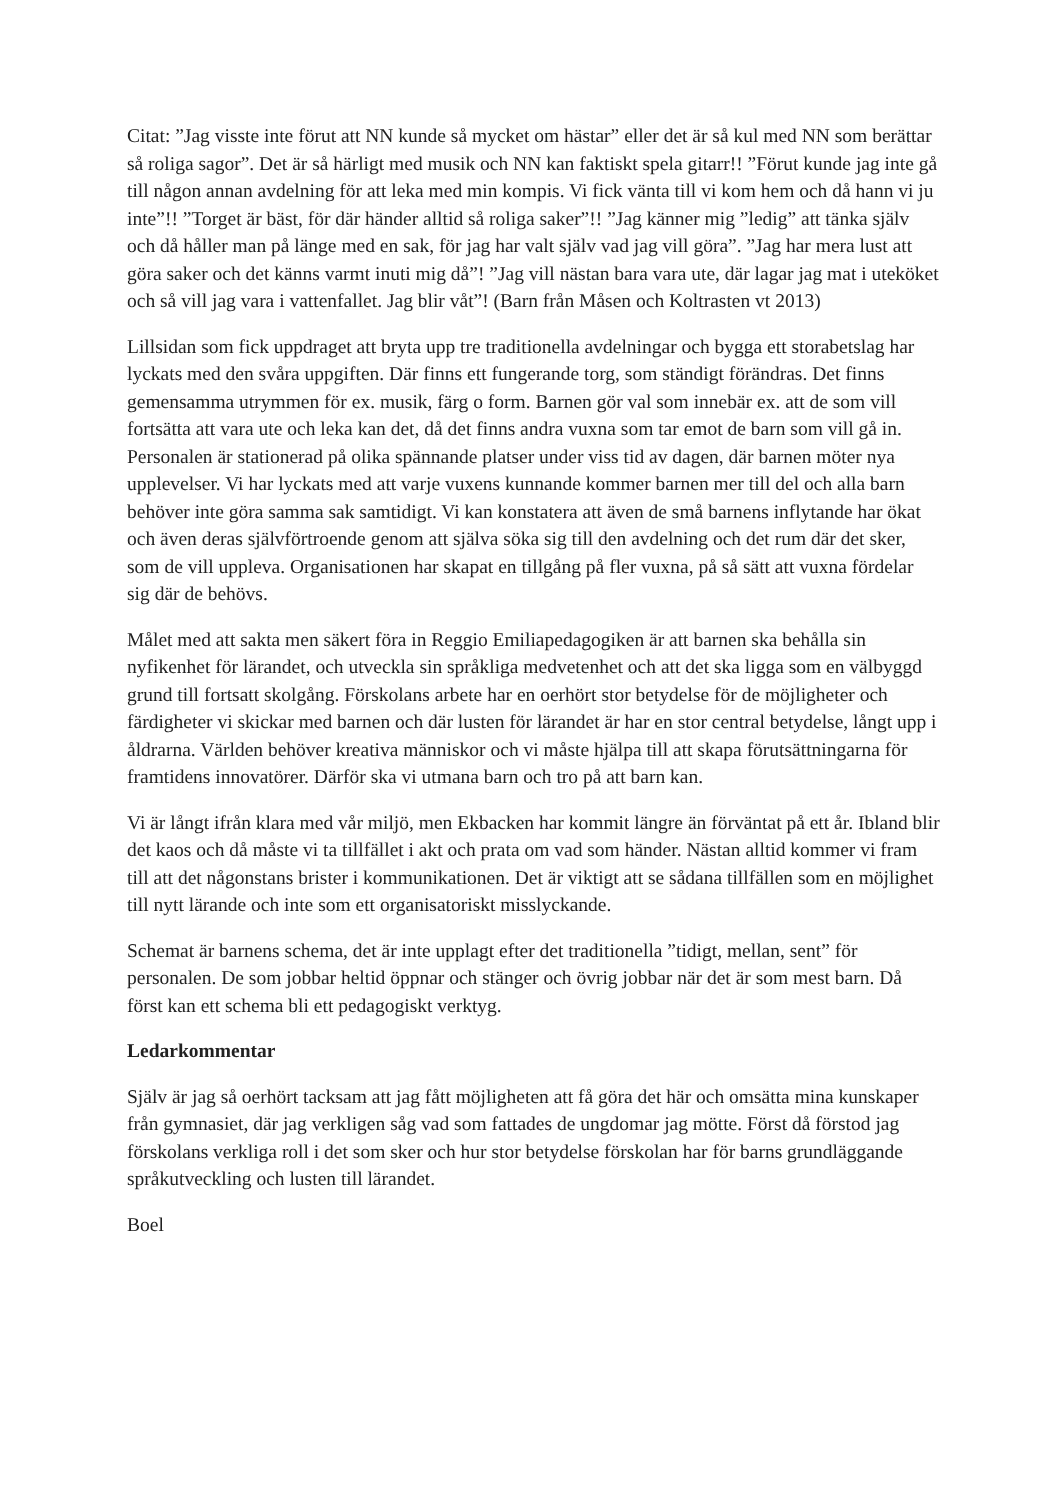Citat: ”Jag visste inte förut att NN kunde så mycket om hästar” eller det är så kul med NN som berättar så roliga sagor”. Det är så härligt med musik och NN kan faktiskt spela gitarr!! ”Förut kunde jag inte gå till någon annan avdelning för att leka med min kompis. Vi fick vänta till vi kom hem och då hann vi ju inte”!! ”Torget är bäst, för där händer alltid så roliga saker”!! ”Jag känner mig ”ledig” att tänka själv och då håller man på länge med en sak, för jag har valt själv vad jag vill göra”. ”Jag har mera lust att göra saker och det känns varmt inuti mig då”! ”Jag vill nästan bara vara ute, där lagar jag mat i uteköket och så vill jag vara i vattenfallet. Jag blir våt”! (Barn från Måsen och Koltrasten vt 2013)
Lillsidan som fick uppdraget att bryta upp tre traditionella avdelningar och bygga ett storabetslag har lyckats med den svåra uppgiften. Där finns ett fungerande torg, som ständigt förändras. Det finns gemensamma utrymmen för ex. musik, färg o form. Barnen gör val som innebär ex. att de som vill fortsätta att vara ute och leka kan det, då det finns andra vuxna som tar emot de barn som vill gå in. Personalen är stationerad på olika spännande platser under viss tid av dagen, där barnen möter nya upplevelser. Vi har lyckats med att varje vuxens kunnande kommer barnen mer till del och alla barn behöver inte göra samma sak samtidigt. Vi kan konstatera att även de små barnens inflytande har ökat och även deras självförtroende genom att själva söka sig till den avdelning och det rum där det sker, som de vill uppleva. Organisationen har skapat en tillgång på fler vuxna, på så sätt att vuxna fördelar sig där de behövs.
Målet med att sakta men säkert föra in Reggio Emiliapedagogiken är att barnen ska behålla sin nyfikenhet för lärandet, och utveckla sin språkliga medvetenhet och att det ska ligga som en välbyggd grund till fortsatt skolgång. Förskolans arbete har en oerhört stor betydelse för de möjligheter och färdigheter vi skickar med barnen och där lusten för lärandet är har en stor central betydelse, långt upp i åldrarna. Världen behöver kreativa människor och vi måste hjälpa till att skapa förutsättningarna för framtidens innovatörer. Därför ska vi utmana barn och tro på att barn kan.
Vi är långt ifrån klara med vår miljö, men Ekbacken har kommit längre än förväntat på ett år. Ibland blir det kaos och då måste vi ta tillfället i akt och prata om vad som händer. Nästan alltid kommer vi fram till att det någonstans brister i kommunikationen. Det är viktigt att se sådana tillfällen som en möjlighet till nytt lärande och inte som ett organisatoriskt misslyckande.
Schemat är barnens schema, det är inte upplagt efter det traditionella ”tidigt, mellan, sent” för personalen. De som jobbar heltid öppnar och stänger och övrig jobbar när det är som mest barn. Då först kan ett schema bli ett pedagogiskt verktyg.
Ledarkommentar
Själv är jag så oerhört tacksam att jag fått möjligheten att få göra det här och omsätta mina kunskaper från gymnasiet, där jag verkligen såg vad som fattades de ungdomar jag mötte. Först då förstod jag förskolans verkliga roll i det som sker och hur stor betydelse förskolan har för barns grundläggande språkutveckling och lusten till lärandet.
Boel